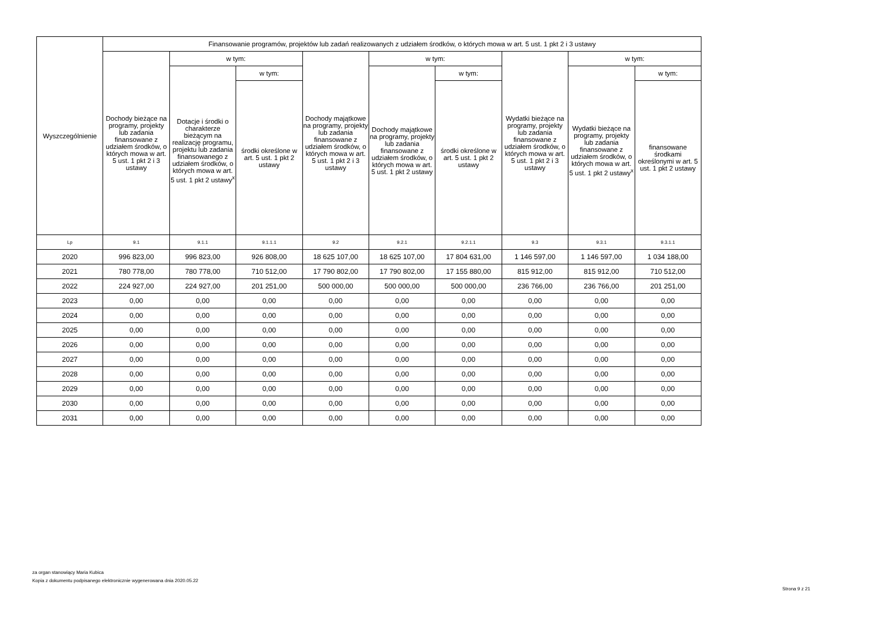| Wyszczególnienie | Finansowanie programów, projektów lub zadań realizowanych z udziałem środków, o których mowa w art. 5 ust. 1 pkt 2 i 3 ustawy | | | | | | | | |
| --- | --- | --- | --- | --- | --- | --- | --- | --- | --- |
| | Dochody bieżące na programy, projekty lub zadania finansowane z udziałem środków, o których mowa w art. 5 ust. 1 pkt 2 i 3 ustawy | w tym: | | Dochody majątkowe na programy, projekty lub zadania finansowane z udziałem środków, o których mowa w art. 5 ust. 1 pkt 2 i 3 ustawy | w tym: | | Wydatki bieżące na programy, projekty lub zadania finansowane z udziałem środków, o których mowa w art. 5 ust. 1 pkt 2 i 3 ustawy | w tym: | |
| | | Dotacje i środki o charakterze bieżącym na realizację programu, projektu lub zadania finansowanego z udziałem środków, o których mowa w art. 5 ust. 1 pkt 2 ustawy<sup>x</sup> | w tym: | | Dochody majątkowe na programy, projekty lub zadania finansowane z udziałem środków, o których mowa w art. 5 ust. 1 pkt 2 ustawy | w tym: | | Wydatki bieżące na programy, projekty lub zadania finansowane z udziałem środków, o których mowa w art. 5 ust. 1 pkt 2 ustawy<sup>x</sup> | w tym: |
| | | | środki określone w art. 5 ust. 1 pkt 2 ustawy | | | środki określone w art. 5 ust. 1 pkt 2 ustawy | | | finansowane środkami określonymi w art. 5 ust. 1 pkt 2 ustawy |
| Lp | 9.1 | 9.1.1 | 9.1.1.1 | 9.2 | 9.2.1 | 9.2.1.1 | 9.3 | 9.3.1 | 9.3.1.1 |
| 2020 | 996 823,00 | 996 823,00 | 926 808,00 | 18 625 107,00 | 18 625 107,00 | 17 804 631,00 | 1 146 597,00 | 1 146 597,00 | 1 034 188,00 |
| 2021 | 780 778,00 | 780 778,00 | 710 512,00 | 17 790 802,00 | 17 790 802,00 | 17 155 880,00 | 815 912,00 | 815 912,00 | 710 512,00 |
| 2022 | 224 927,00 | 224 927,00 | 201 251,00 | 500 000,00 | 500 000,00 | 500 000,00 | 236 766,00 | 236 766,00 | 201 251,00 |
| 2023 | 0,00 | 0,00 | 0,00 | 0,00 | 0,00 | 0,00 | 0,00 | 0,00 | 0,00 |
| 2024 | 0,00 | 0,00 | 0,00 | 0,00 | 0,00 | 0,00 | 0,00 | 0,00 | 0,00 |
| 2025 | 0,00 | 0,00 | 0,00 | 0,00 | 0,00 | 0,00 | 0,00 | 0,00 | 0,00 |
| 2026 | 0,00 | 0,00 | 0,00 | 0,00 | 0,00 | 0,00 | 0,00 | 0,00 | 0,00 |
| 2027 | 0,00 | 0,00 | 0,00 | 0,00 | 0,00 | 0,00 | 0,00 | 0,00 | 0,00 |
| 2028 | 0,00 | 0,00 | 0,00 | 0,00 | 0,00 | 0,00 | 0,00 | 0,00 | 0,00 |
| 2029 | 0,00 | 0,00 | 0,00 | 0,00 | 0,00 | 0,00 | 0,00 | 0,00 | 0,00 |
| 2030 | 0,00 | 0,00 | 0,00 | 0,00 | 0,00 | 0,00 | 0,00 | 0,00 | 0,00 |
| 2031 | 0,00 | 0,00 | 0,00 | 0,00 | 0,00 | 0,00 | 0,00 | 0,00 | 0,00 |
za organ stanowiący Maria Kubica
Kopia z dokumentu podpisanego elektronicznie wygenerowana dnia 2020.05.22
Strona 9 z 21